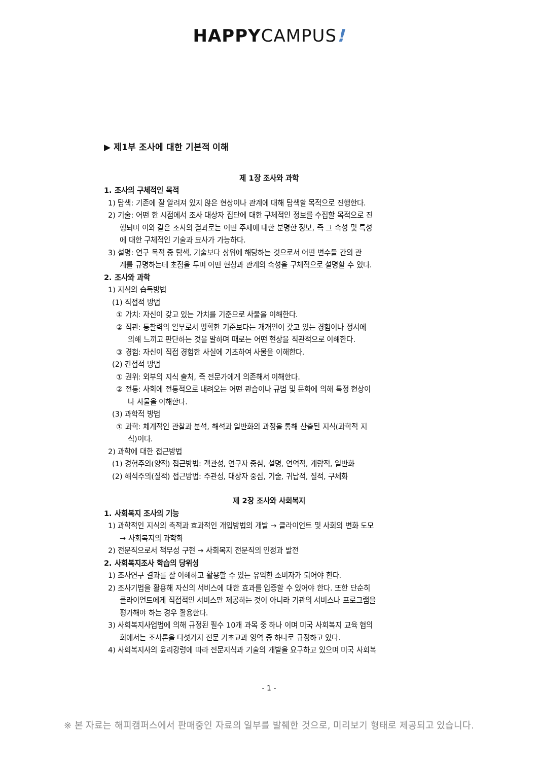HAPPYCAMPUS!
▶ 제1부 조사에 대한 기본적 이해
제 1장 조사와 과학
1. 조사의 구체적인 목적
1) 탐색: 기존에 잘 알려져 있지 않은 현상이나 관계에 대해 탐색할 목적으로 진행한다.
2) 기술: 어떤 한 시점에서 조사 대상자 집단에 대한 구체적인 정보를 수집할 목적으로 진
행되며 이와 같은 조사의 결과로는 어떤 주제에 대한 분명한 정보, 즉 그 속성 및 특성
에 대한 구체적인 기술과 묘사가 가능하다.
3) 설명: 연구 목적 중 탐색, 기술보다 상위에 해당하는 것으로서 어떤 변수들 간의 관
계를 규명하는데 초점을 두며 어떤 현상과 관계의 속성을 구체적으로 설명할 수 있다.
2. 조사와 과학
1) 지식의 습득방법
(1) 직접적 방법
① 가치: 자신이 갖고 있는 가치를 기준으로 사물을 이해한다.
② 직관: 통찰력의 일부로서 명확한 기준보다는 개개인이 갖고 있는 경험이나 정서에
의해 느끼고 판단하는 것을 말하며 때로는 어떤 현상을 직관적으로 이해한다.
③ 경험: 자신이 직접 경험한 사실에 기초하여 사물을 이해한다.
(2) 간접적 방법
① 권위: 외부의 지식 출처, 즉 전문가에게 의존해서 이해한다.
② 전통: 사회에 전통적으로 내려오는 어떤 관습이나 규범 및 문화에 의해 특정 현상이
나 사물을 이해한다.
(3) 과학적 방법
① 과학: 체계적인 관찰과 분석, 해석과 일반화의 과정을 통해 산출된 지식(과학적 지
식)이다.
2) 과학에 대한 접근방법
(1) 경험주의(양적) 접근방법: 객관성, 연구자 중심, 설명, 연역적, 계량적, 일반화
(2) 해석주의(질적) 접근방법: 주관성, 대상자 중심, 기술, 귀납적, 질적, 구체화
제 2장 조사와 사회복지
1. 사회복지 조사의 기능
1) 과학적인 지식의 축적과 효과적인 개입방법의 개발 → 클라이언트 및 사회의 변화 도모
→ 사회복지의 과학화
2) 전문직으로서 책무성 구현 → 사회복지 전문직의 인정과 발전
2. 사회복지조사 학습의 당위성
1) 조사연구 결과를 잘 이해하고 활용할 수 있는 유익한 소비자가 되어야 한다.
2) 조사기법을 활용해 자신의 서비스에 대한 효과를 입증할 수 있어야 한다. 또한 단순히
클라이언트에게 직접적인 서비스만 제공하는 것이 아니라 기관의 서비스나 프로그램을
평가해야 하는 경우 활용한다.
3) 사회복지사업법에 의해 규정된 필수 10개 과목 중 하나 이며 미국 사회복지 교육 협의
회에서는 조사론을 다섯가지 전문 기초교과 영역 중 하나로 규정하고 있다.
4) 사회복지사의 윤리강령에 따라 전문지식과 기술의 개발을 요구하고 있으며 미국 사회복
- 1 -
※ 본 자료는 해피캠퍼스에서 판매중인 자료의 일부를 발췌한 것으로, 미리보기 형태로 제공되고 있습니다.